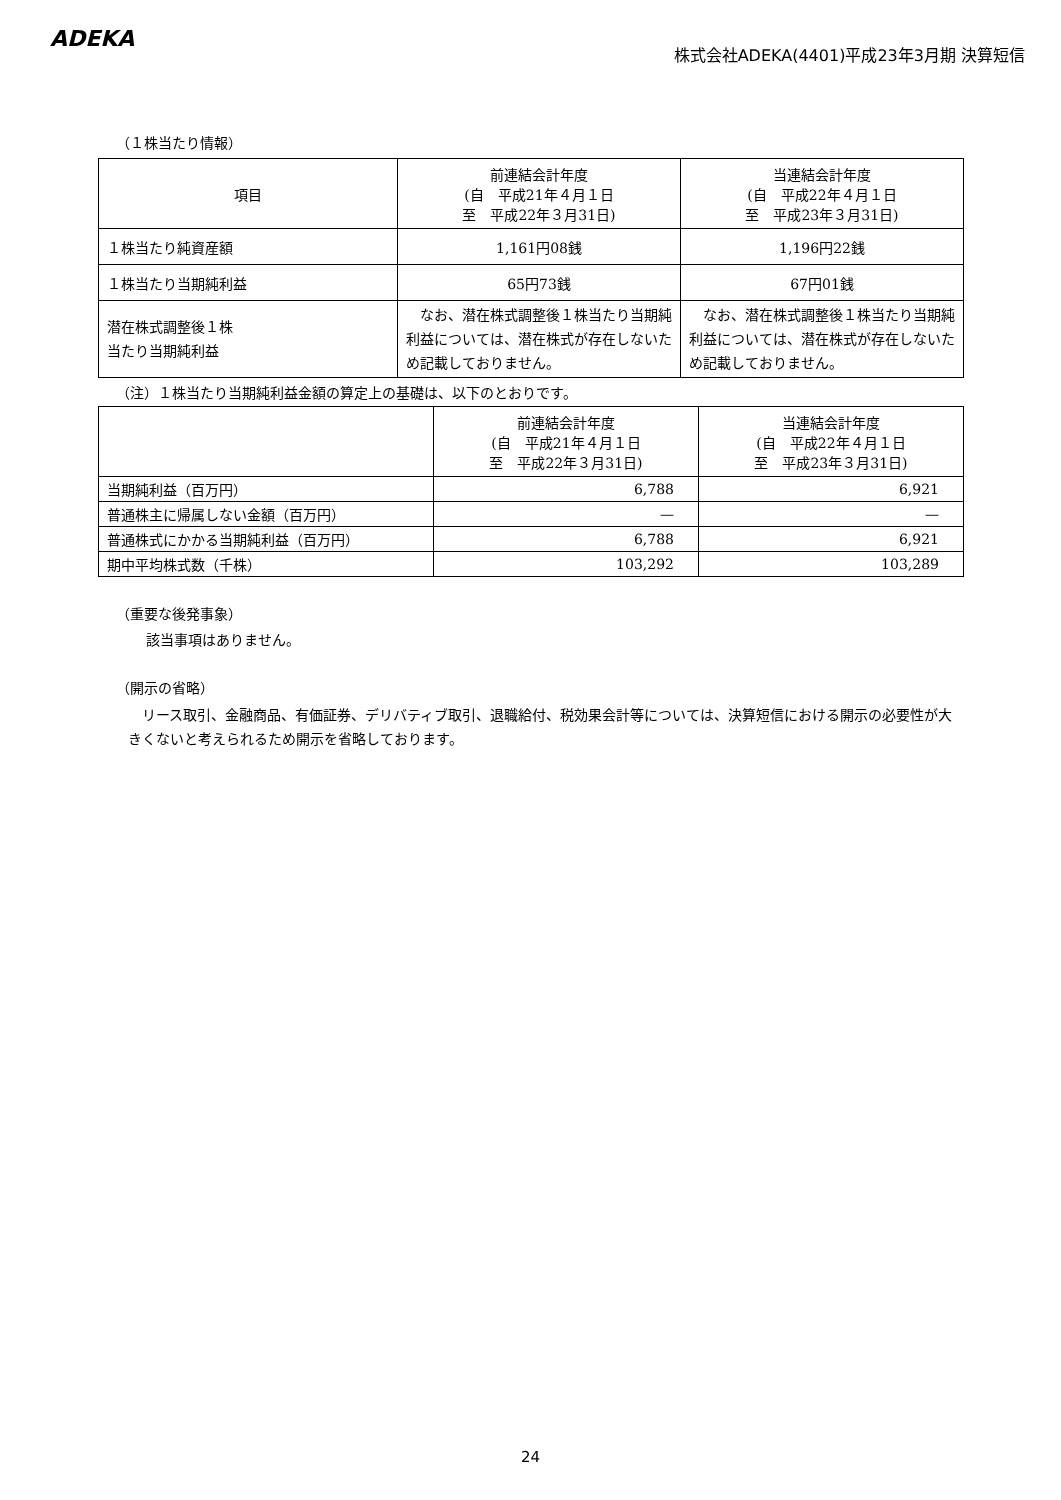ADEKA
株式会社ADEKA(4401)平成23年3月期 決算短信
（１株当たり情報）
| 項目 | 前連結会計年度 (自 平成21年４月１日 至 平成22年３月31日) | 当連結会計年度 (自 平成22年４月１日 至 平成23年３月31日) |
| --- | --- | --- |
| １株当たり純資産額 | 1,161円08銭 | 1,196円22銭 |
| １株当たり当期純利益 | 65円73銭 | 67円01銭 |
| 潜在株式調整後１株 当たり当期純利益 | なお、潜在株式調整後１株当たり当期純利益については、潜在株式が存在しないため記載しておりません。 | なお、潜在株式調整後１株当たり当期純利益については、潜在株式が存在しないため記載しておりません。 |
（注）１株当たり当期純利益金額の算定上の基礎は、以下のとおりです。
| | 前連結会計年度 (自 平成21年４月１日 至 平成22年３月31日) | 当連結会計年度 (自 平成22年４月１日 至 平成23年３月31日) |
| --- | --- | --- |
| 当期純利益（百万円） | 6,788 | 6,921 |
| 普通株主に帰属しない金額（百万円） | — | — |
| 普通株式にかかる当期純利益（百万円） | 6,788 | 6,921 |
| 期中平均株式数（千株） | 103,292 | 103,289 |
（重要な後発事象）
該当事項はありません。
（開示の省略）
　リース取引、金融商品、有価証券、デリバティブ取引、退職給付、税効果会計等については、決算短信における開示の必要性が大きくないと考えられるため開示を省略しております。
24